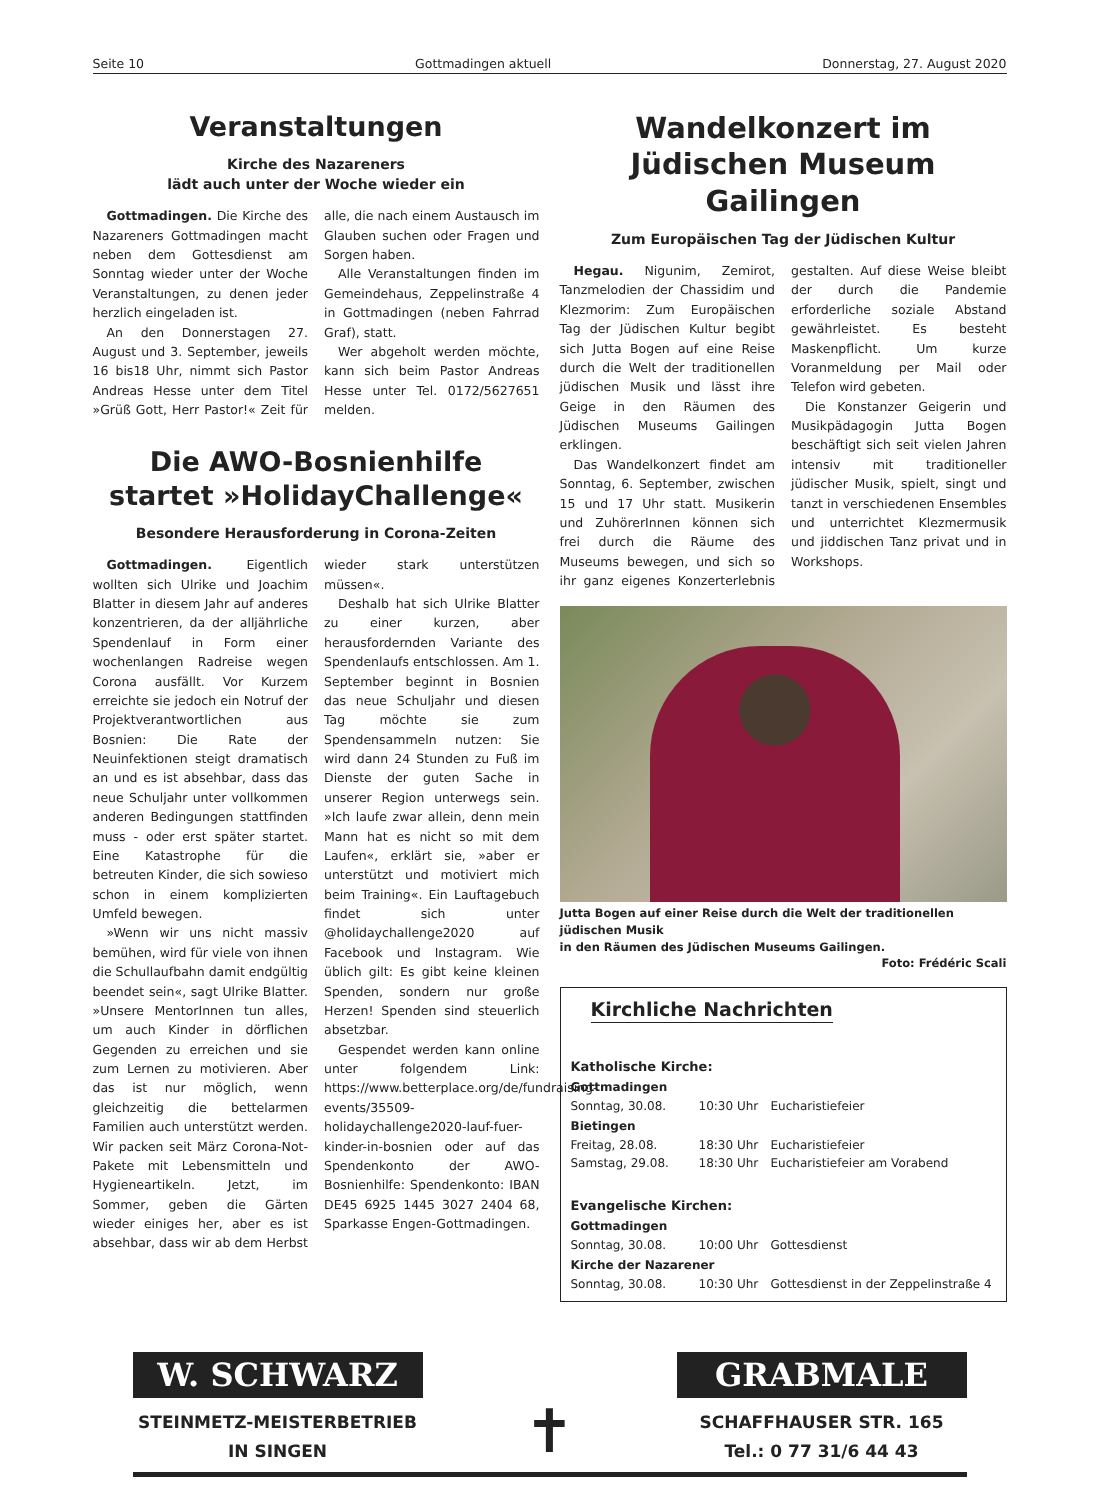Seite 10 Gottmadingen aktuell Donnerstag, 27. August 2020
Veranstaltungen
Kirche des Nazareners
lädt auch unter der Woche wieder ein
Gottmadingen. Die Kirche des Nazareners Gottmadingen macht neben dem Gottesdienst am Sonntag wieder unter der Woche Veranstaltungen, zu denen jeder herzlich eingeladen ist.
An den Donnerstagen 27. August und 3. September, jeweils 16 bis18 Uhr, nimmt sich Pastor Andreas Hesse unter dem Titel »Grüß Gott, Herr Pastor!« Zeit für alle, die nach einem Austausch im Glauben suchen oder Fragen und Sorgen haben.
Alle Veranstaltungen finden im Gemeindehaus, Zeppelinstraße 4 in Gottmadingen (neben Fahrrad Graf), statt.
Wer abgeholt werden möchte, kann sich beim Pastor Andreas Hesse unter Tel. 0172/5627651 melden.
Die AWO-Bosnienhilfe
startet »HolidayChallenge«
Besondere Herausforderung in Corona-Zeiten
Gottmadingen. Eigentlich wollten sich Ulrike und Joachim Blatter in diesem Jahr auf anderes konzentrieren, da der alljährliche Spendenlauf in Form einer wochenlangen Radreise wegen Corona ausfällt. Vor Kurzem erreichte sie jedoch ein Notruf der Projektverantwortlichen aus Bosnien: Die Rate der Neuinfektionen steigt dramatisch an und es ist absehbar, dass das neue Schuljahr unter vollkommen anderen Bedingungen stattfinden muss - oder erst später startet. Eine Katastrophe für die betreuten Kinder, die sich sowieso schon in einem komplizierten Umfeld bewegen.
»Wenn wir uns nicht massiv bemühen, wird für viele von ihnen die Schullaufbahn damit endgültig beendet sein«, sagt Ulrike Blatter. »Unsere MentorInnen tun alles, um auch Kinder in dörflichen Gegenden zu erreichen und sie zum Lernen zu motivieren. Aber das ist nur möglich, wenn gleichzeitig die bettelarmen Familien auch unterstützt werden. Wir packen seit März Corona-Not-Pakete mit Lebensmitteln und Hygieneartikeln. Jetzt, im Sommer, geben die Gärten wieder einiges her, aber es ist absehbar, dass wir ab dem Herbst wieder stark unterstützen müssen«.
Deshalb hat sich Ulrike Blatter zu einer kurzen, aber herausfordernden Variante des Spendenlaufs entschlossen. Am 1. September beginnt in Bosnien das neue Schuljahr und diesen Tag möchte sie zum Spendensammeln nutzen: Sie wird dann 24 Stunden zu Fuß im Dienste der guten Sache in unserer Region unterwegs sein. »Ich laufe zwar allein, denn mein Mann hat es nicht so mit dem Laufen«, erklärt sie, »aber er unterstützt und motiviert mich beim Training«. Ein Lauftagebuch findet sich unter @holidaychallenge2020 auf Facebook und Instagram. Wie üblich gilt: Es gibt keine kleinen Spenden, sondern nur große Herzen! Spenden sind steuerlich absetzbar.
Gespendet werden kann online unter folgendem Link: https://www.betterplace.org/de/fundraising-events/35509-holidaychallenge2020-lauf-fuer-kinder-in-bosnien oder auf das Spendenkonto der AWO-Bosnienhilfe: Spendenkonto: IBAN DE45 6925 1445 3027 2404 68, Sparkasse Engen-Gottmadingen.
Wandelkonzert im
Jüdischen Museum Gailingen
Zum Europäischen Tag der Jüdischen Kultur
Hegau. Nigunim, Zemirot, Tanzmelodien der Chassidim und Klezmorim: Zum Europäischen Tag der Jüdischen Kultur begibt sich Jutta Bogen auf eine Reise durch die Welt der traditionellen jüdischen Musik und lässt ihre Geige in den Räumen des Jüdischen Museums Gailingen erklingen.
Das Wandelkonzert findet am Sonntag, 6. September, zwischen 15 und 17 Uhr statt. Musikerin und ZuhörerInnen können sich frei durch die Räume des Museums bewegen, und sich so ihr ganz eigenes Konzerterlebnis gestalten. Auf diese Weise bleibt der durch die Pandemie erforderliche soziale Abstand gewährleistet. Es besteht Maskenpflicht. Um kurze Voranmeldung per Mail oder Telefon wird gebeten.
Die Konstanzer Geigerin und Musikpädagogin Jutta Bogen beschäftigt sich seit vielen Jahren intensiv mit traditioneller jüdischer Musik, spielt, singt und tanzt in verschiedenen Ensembles und unterrichtet Klezmermusik und jiddischen Tanz privat und in Workshops.
Jutta Bogen auf einer Reise durch die Welt der traditionellen jüdischen Musik
in den Räumen des Jüdischen Museums Gailingen. Foto: Frédéric Scali
Kirchliche Nachrichten
Katholische Kirche:
Gottmadingen
Sonntag, 30.08. 10:30 Uhr Eucharistiefeier
Bietingen
Freitag, 28.08. 18:30 Uhr Eucharistiefeier
Samstag, 29.08. 18:30 Uhr Eucharistiefeier am Vorabend
Evangelische Kirchen:
Gottmadingen
Sonntag, 30.08. 10:00 Uhr Gottesdienst
Kirche der Nazarener
Sonntag, 30.08. 10:30 Uhr Gottesdienst in der Zeppelinstraße 4
W. SCHWARZ
STEINMETZ-MEISTERBETRIEB
IN SINGEN
✝
GRABMALE
SCHAFFHAUSER STR. 165
Tel.: 0 77 31/6 44 43